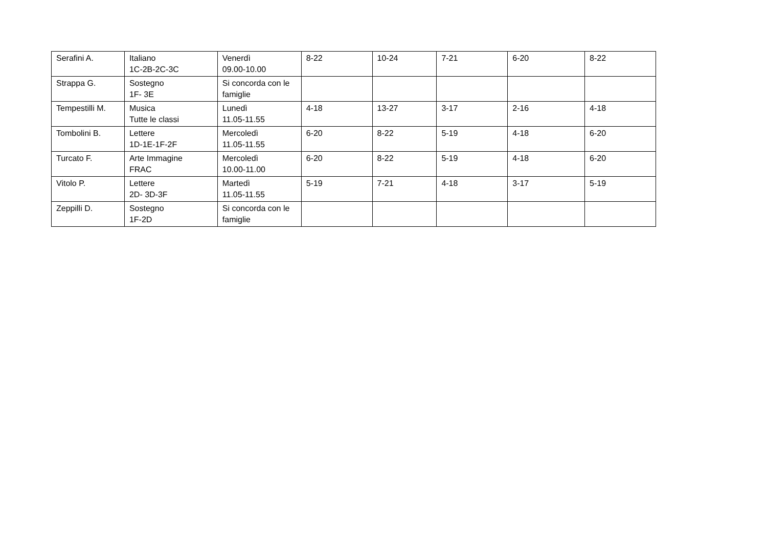| Serafini A. | Italiano 1C-2B-2C-3C | Venerdì 09.00-10.00 | 8-22 | 10-24 | 7-21 | 6-20 | 8-22 |
| Strappa G. | Sostegno 1F- 3E | Si concorda con le famiglie | | | | | |
| Tempestilli M. | Musica Tutte le classi | Lunedì 11.05-11.55 | 4-18 | 13-27 | 3-17 | 2-16 | 4-18 |
| Tombolini B. | Lettere 1D-1E-1F-2F | Mercoledì 11.05-11.55 | 6-20 | 8-22 | 5-19 | 4-18 | 6-20 |
| Turcato F. | Arte Immagine FRAC | Mercoledì 10.00-11.00 | 6-20 | 8-22 | 5-19 | 4-18 | 6-20 |
| Vitolo P. | Lettere 2D- 3D-3F | Martedì 11.05-11.55 | 5-19 | 7-21 | 4-18 | 3-17 | 5-19 |
| Zeppilli D. | Sostegno 1F-2D | Si concorda con le famiglie | | | | | |